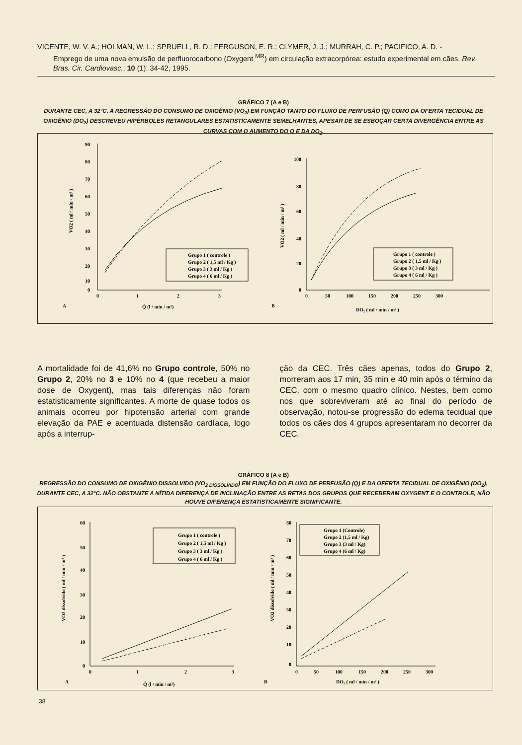VICENTE, W. V. A.; HOLMAN, W. L.; SPRUELL, R. D.; FERGUSON, E. R.; CLYMER, J. J.; MURRAH, C. P.; PACIFICO, A. D. -
Emprego de uma nova emulsão de perfluorocarbono (Oxygent <sup>MR</sup>) em circulação extracorpórea: estudo experimental em cães. Rev. Bras. Cir. Cardiovasc., 10 (1): 34-42, 1995.
GRÁFICO 7 (A e B)
DURANTE CEC, A 32°C, A REGRESSÃO DO CONSUMO DE OXIGÊNIO (VO<sub>2</sub>) EM FUNÇÃO TANTO DO FLUXO DE PERFUSÃO (Q) COMO DA OFERTA TECIDUAL DE OXIGÊNIO (DO<sub>2</sub>) DESCREVEU HIPÉRBOLES RETANGULARES ESTATISTICAMENTE SEMELHANTES, APESAR DE SE ESBOÇAR CERTA DIVERGÊNCIA ENTRE AS CURVAS COM O AUMENTO DO Q E DA DO<sub>2</sub>.
90
80
70
60
50
40
30
20
10
0
0
1
2
3
A
Q̇ (l / min / m²)
VO2 ( ml / min / m² )
Grupo 1 ( controle )
Grupo 2 ( 1,5 ml / Kg )
Grupo 3 ( 3 ml / Kg )
Grupo 4 ( 6 ml / Kg )
100
80
60
40
20
0
0
50
100
150
200
250
300
B
DO₂ ( ml / min / m² )
VO2 ( ml / min / m² )
Grupo 1 ( controle )
Grupo 2 ( 1,5 ml / Kg )
Grupo 3 ( 3 ml / Kg )
Grupo 4 ( 6 ml / Kg )
A mortalidade foi de 41,6% no Grupo controle, 50% no Grupo 2, 20% no 3 e 10% no 4 (que recebeu a maior dose de Oxygent), mas tais diferenças não foram estatisticamente significantes. A morte de quase todos os animais ocorreu por hipotensão arterial com grande elevação da PAE e acentuada distensão cardíaca, logo após a interrup-
ção da CEC. Três cães apenas, todos do Grupo 2, morreram aos 17 min, 35 min e 40 min após o término da CEC, com o mesmo quadro clínico. Nestes, bem como nos que sobreviveram até ao final do período de observação, notou-se progressão do edema tecidual que todos os cães dos 4 grupos apresentaram no decorrer da CEC.
GRÁFICO 8 (A e B)
REGRESSÃO DO CONSUMO DE OXIGÊNIO DISSOLVIDO (VO<sub>2 DISSOLVIDO</sub>) EM FUNÇÃO DO FLUXO DE PERFUSÃO (Q) E DA OFERTA TECIDUAL DE OXIGÊNIO (DO<sub>2</sub>), DURANTE CEC, A 32°C. NÃO OBSTANTE A NÍTIDA DIFERENÇA DE INCLINAÇÃO ENTRE AS RETAS DOS GRUPOS QUE RECEBERAM OXYGENT E O CONTROLE, NÃO HOUVE DIFERENÇA ESTATISTICAMENTE SIGNIFICANTE.
60
50
40
30
20
10
0
0
1
2
3
A
Q̇ (l / min / m²)
VO2 dissolvido ( ml / min / m² )
Grupo 1 ( controle )
Grupo 2 ( 1,5 ml / Kg )
Grupo 3 ( 3 ml / Kg )
Grupo 4 ( 6 ml / Kg )
80
70
60
50
40
30
20
10
0
0
50
100
150
200
250
300
B
DO₂ ( ml / min / m² )
VO2 dissolvido ( ml / min / m² )
Grupo 1 (Controle)
Grupo 2 (1,5 ml / Kg)
Grupo 3 (3 ml / Kg)
Grupo 4 (6 ml / Kg)
38